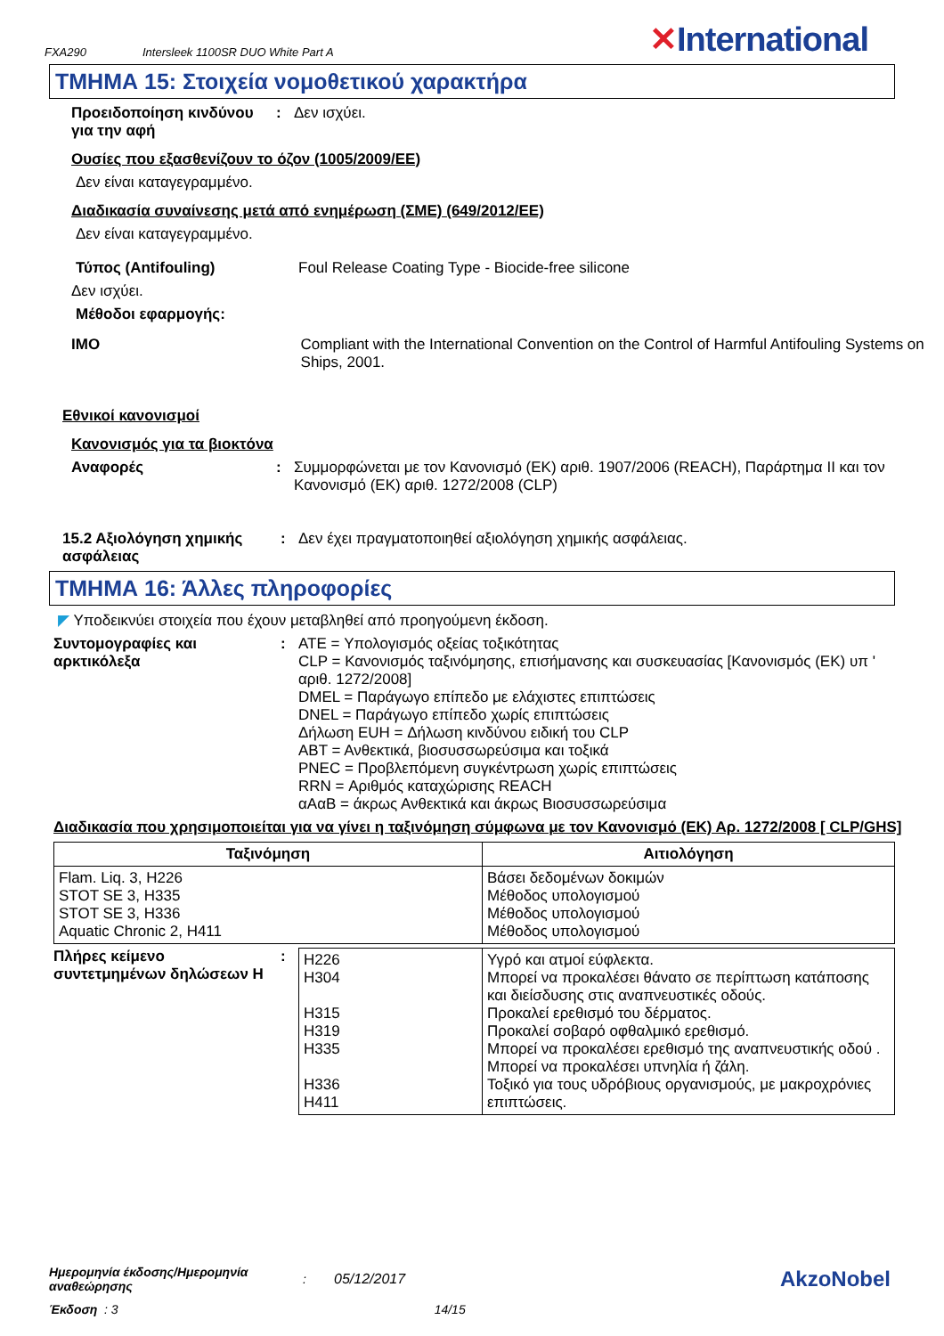FXA290 Intersleek 1100SR DUO White Part A ✕International
ΤΜΗΜΑ 15: Στοιχεία νομοθετικού χαρακτήρα
Προειδοποίηση κινδύνου για την αφή
: Δεν ισχύει.
Ουσίες που εξασθενίζουν το όζον (1005/2009/ΕΕ)
Δεν είναι καταγεγραμμένο.
Διαδικασία συναίνεσης μετά από ενημέρωση (ΣΜΕ) (649/2012/ΕΕ)
Δεν είναι καταγεγραμμένο.
Τύπος (Antifouling) Foul Release Coating Type - Biocide-free silicone
Δεν ισχύει.
Μέθοδοι εφαρμογής:
IMO Compliant with the International Convention on the Control of Harmful Antifouling Systems on Ships, 2001.
Εθνικοί κανονισμοί
Κανονισμός για τα βιοκτόνα
Αναφορές : Συμμορφώνεται με τον Κανονισμό (ΕΚ) αριθ. 1907/2006 (REACH), Παράρτημα II και τον Κανονισμό (ΕΚ) αριθ. 1272/2008 (CLP)
15.2 Αξιολόγηση χημικής ασφάλειας
: Δεν έχει πραγματοποιηθεί αξιολόγηση χημικής ασφάλειας.
ΤΜΗΜΑ 16: Άλλες πληροφορίες
◤ Υποδεικνύει στοιχεία που έχουν μεταβληθεί από προηγούμενη έκδοση.
Συντομογραφίες και αρκτικόλεξα
: ATE = Υπολογισμός οξείας τοξικότητας
CLP = Κανονισμός ταξινόμησης, επισήμανσης και συσκευασίας [Κανονισμός (ΕΚ) υπ ' αριθ. 1272/2008]
DMEL = Παράγωγο επίπεδο με ελάχιστες επιπτώσεις
DNEL = Παράγωγο επίπεδο χωρίς επιπτώσεις
Δήλωση EUH = Δήλωση κινδύνου ειδική του CLP
ΑΒΤ = Ανθεκτικά, βιοσυσσωρεύσιμα και τοξικά
PNEC = Προβλεπόμενη συγκέντρωση χωρίς επιπτώσεις
RRN = Αριθμός καταχώρισης REACH
αΑαΒ = άκρως Ανθεκτικά και άκρως Βιοσυσσωρεύσιμα
Διαδικασία που χρησιμοποιείται για να γίνει η ταξινόμηση σύμφωνα με τον Κανονισμό (ΕΚ) Αρ. 1272/2008 [ CLP/GHS]
| Ταξινόμηση | Αιτιολόγηση |
| --- | --- |
| Flam. Liq. 3, H226 STOT SE 3, H335 STOT SE 3, H336 Aquatic Chronic 2, H411 | Βάσει δεδομένων δοκιμών Μέθοδος υπολογισμού Μέθοδος υπολογισμού Μέθοδος υπολογισμού |
Πλήρες κείμενο συντετμημένων δηλώσεων H
:
| H226 H304 H315 H319 H335 H336 H411 | Υγρό και ατμοί εύφλεκτα. Μπορεί να προκαλέσει θάνατο σε περίπτωση κατάποσης και διείσδυσης στις αναπνευστικές οδούς. Προκαλεί ερεθισμό του δέρματος. Προκαλεί σοβαρό οφθαλμικό ερεθισμό. Μπορεί να προκαλέσει ερεθισμό της αναπνευστικής οδού . Μπορεί να προκαλέσει υπνηλία ή ζάλη. Τοξικό για τους υδρόβιους οργανισμούς, με μακροχρόνιες επιπτώσεις. |
Ημερομηνία έκδοσης/Ημερομηνία αναθεώρησης: 05/12/2017 AkzoNobel
Έκδοση : 3 14/15